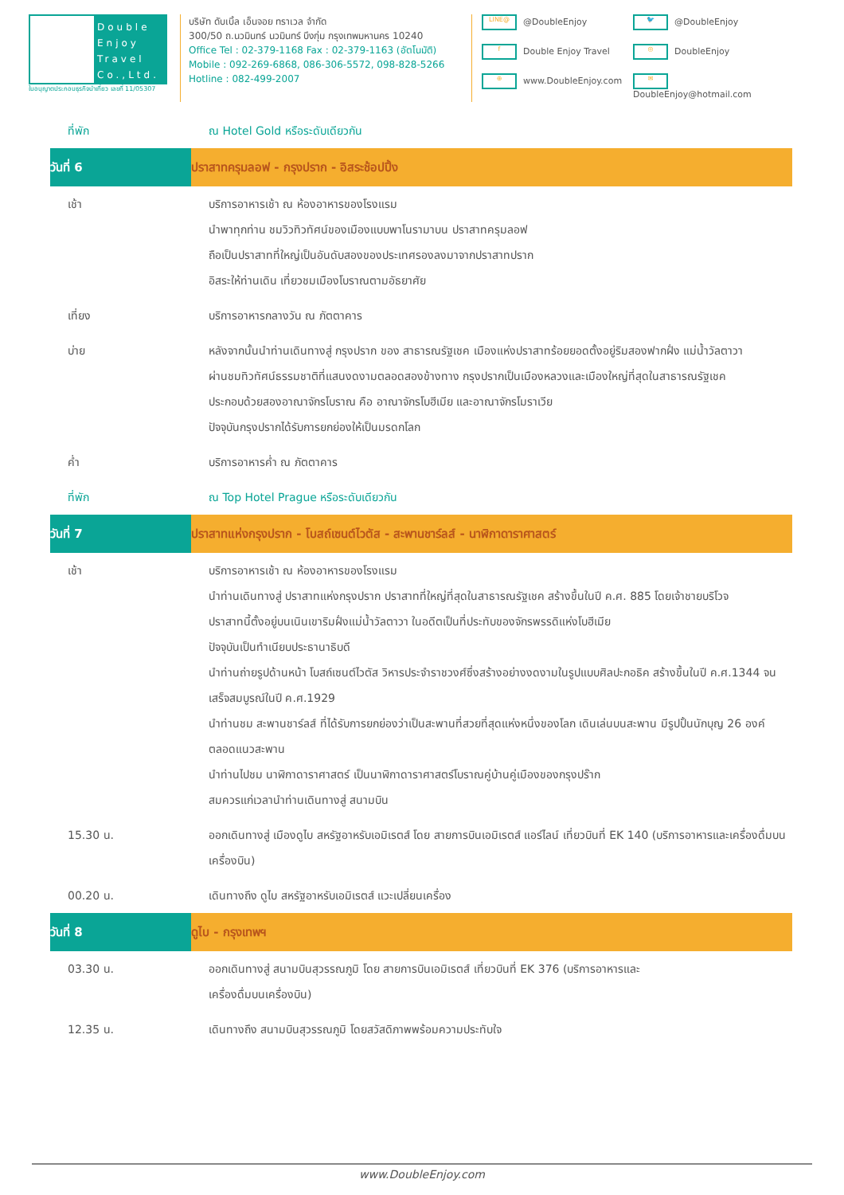Double Enjoy Travel Co.,Ltd.
ใบอนุญาตประกอบธุรกิจนำเที่ยว เลขที่ 11/05307
บริษัท ดับเบิ้ล เอ็นจอย ทราเวล จำกัด
300/50 ถ.นวมินทร์ นวมินทร์ บึงกุ่ม กรุงเทพมหานคร 10240
Office Tel : 02-379-1168 Fax : 02-379-1163 (อัตโนมัติ)
Mobile : 092-269-6868, 086-306-5572, 098-828-5266
Hotline : 082-499-2007
LINE@ @DoubleEnjoy
🐦 @DoubleEnjoy
f Double Enjoy Travel
◎ DoubleEnjoy
⊕ www.DoubleEnjoy.com
✉ DoubleEnjoy@hotmail.com
| ที่พัก | ณ Hotel Gold หรือระดับเดียวกัน |
| วันที่ 6 | ปราสาทครุมลอฟ - กรุงปราก - อิสระช้อปปิ้ง |
| เช้า | บริการอาหารเช้า ณ ห้องอาหารของโรงแรม นำพาทุกท่าน ชมวิวทิวทัศน์ของเมืองแบบพาโนรามาบน ปราสาทครุมลอฟ ถือเป็นปราสาทที่ใหญ่เป็นอันดับสองของประเทศรองลงมาจากปราสาทปราก อิสระให้ท่านเดิน เที่ยวชมเมืองโบราณตามอัธยาศัย |
| เที่ยง | บริการอาหารกลางวัน ณ ภัตตาคาร |
| บ่าย | หลังจากนั้นนำท่านเดินทางสู่ กรุงปราก ของ สาธารณรัฐเชค เมืองแห่งปราสาทร้อยยอดตั้งอยู่ริมสองฟากฝั่ง แม่น้ำวัลตาวา ผ่านชมทิวทัศน์ธรรมชาติที่แสนงดงามตลอดสองข้างทาง กรุงปรากเป็นเมืองหลวงและเมืองใหญ่ที่สุดในสาธารณรัฐเชค ประกอบด้วยสองอาณาจักรโบราณ คือ อาณาจักรโบฮีเมีย และอาณาจักรโมราเวีย ปัจจุบันกรุงปรากได้รับการยกย่องให้เป็นมรดกโลก |
| ค่ำ | บริการอาหารค่ำ ณ ภัตตาคาร |
| ที่พัก | ณ Top Hotel Prague หรือระดับเดียวกัน |
| วันที่ 7 | ปราสาทแห่งกรุงปราก - โบสถ์เซนต์ไวตัส - สะพานชาร์ลส์ - นาฬิกาดาราศาสตร์ |
| เช้า | บริการอาหารเช้า ณ ห้องอาหารของโรงแรม นำท่านเดินทางสู่ ปราสาทแห่งกรุงปราก ปราสาทที่ใหญ่ที่สุดในสาธารณรัฐเชค สร้างขึ้นในปี ค.ศ. 885 โดยเจ้าชายบริโวจ ปราสาทนี้ตั้งอยู่บนเนินเขาริมฝั่งแม่น้ำวัลตาวา ในอดีตเป็นที่ประทับของจักรพรรดิแห่งโบฮีเมีย ปัจจุบันเป็นทำเนียบประธานาธิบดี นำท่านถ่ายรูปด้านหน้า โบสถ์เซนต์ไวตัส วิหารประจำราชวงศ์ซึ่งสร้างอย่างงดงามในรูปแบบศิลปะกอธิค สร้างขึ้นในปี ค.ศ.1344 จนเสร็จสมบูรณ์ในปี ค.ศ.1929 นำท่านชม สะพานชาร์ลส์ ที่ได้รับการยกย่องว่าเป็นสะพานที่สวยที่สุดแห่งหนึ่งของโลก เดินเล่นบนสะพาน มีรูปปั้นนักบุญ 26 องค์ ตลอดแนวสะพาน นำท่านไปชม นาฬิกาดาราศาสตร์ เป็นนาฬิกาดาราศาสตร์โบราณคู่บ้านคู่เมืองของกรุงปร๊าก สมควรแก่เวลานำท่านเดินทางสู่ สนามบิน |
| 15.30 น. | ออกเดินทางสู่ เมืองดูไบ สหรัฐอาหรับเอมิเรตส์ โดย สายการบินเอมิเรตส์ แอร์ไลน์ เที่ยวบินที่ EK 140 (บริการอาหารและเครื่องดื่มบนเครื่องบิน) |
| 00.20 น. | เดินทางถึง ดูไบ สหรัฐอาหรับเอมิเรตส์ แวะเปลี่ยนเครื่อง |
| วันที่ 8 | ดูไบ - กรุงเทพฯ |
| 03.30 น. | ออกเดินทางสู่ สนามบินสุวรรณภูมิ โดย สายการบินเอมิเรตส์ เที่ยวบินที่ EK 376 (บริการอาหารและ เครื่องดื่มบนเครื่องบิน) |
| 12.35 น. | เดินทางถึง สนามบินสุวรรณภูมิ โดยสวัสดิภาพพร้อมความประทับใจ |
www.DoubleEnjoy.com